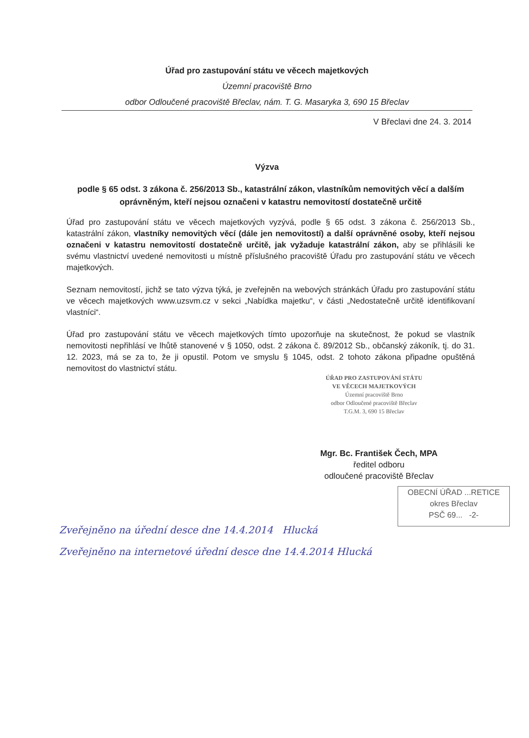Úřad pro zastupování státu ve věcech majetkových
Územní pracoviště Brno
odbor Odloučené pracoviště Břeclav, nám. T. G. Masaryka 3, 690 15 Břeclav
V Břeclavi dne 24. 3. 2014
Výzva
podle § 65 odst. 3 zákona č. 256/2013 Sb., katastrální zákon, vlastníkům nemovitých věcí a dalším oprávněným, kteří nejsou označeni v katastru nemovitostí dostatečně určitě
Úřad pro zastupování státu ve věcech majetkových vyzývá, podle § 65 odst. 3 zákona č. 256/2013 Sb., katastrální zákon, vlastníky nemovitých věcí (dále jen nemovitostí) a další oprávněné osoby, kteří nejsou označeni v katastru nemovitostí dostatečně určitě, jak vyžaduje katastrální zákon, aby se přihlásili ke svému vlastnictví uvedené nemovitosti u místně příslušného pracoviště Úřadu pro zastupování státu ve věcech majetkových.
Seznam nemovitostí, jichž se tato výzva týká, je zveřejněn na webových stránkách Úřadu pro zastupování státu ve věcech majetkových www.uzsvm.cz v sekci „Nabídka majetku“, v části „Nedostatečně určitě identifikovaní vlastníci“.
Úřad pro zastupování státu ve věcech majetkových tímto upozorňuje na skutečnost, že pokud se vlastník nemovitosti nepřihlásí ve lhůtě stanovené v § 1050, odst. 2 zákona č. 89/2012 Sb., občanský zákoník, tj. do 31. 12. 2023, má se za to, že ji opustil. Potom ve smyslu § 1045, odst. 2 tohoto zákona připadne opuštěná nemovitost do vlastnictví státu.
ÚŘAD PRO ZASTUPOVÁNÍ STÁTU
VE VĚCECH MAJETKOVÝCH
Územní pracoviště Brno
odbor Odloučené pracoviště Břeclav
T.G.M. 3, 690 15 Břeclav
Mgr. Bc. František Čech, MPA
ředitel odboru
odloučené pracoviště Břeclav
OBECNÍ ÚŘAD ...RETICE
okres Břeclav
PSČ 69... -2-
Zveřejněno na úřední desce dne 14.4.2014 Hlucká
Zveřejněno na internetové úřední desce dne 14.4.2014 Hlucká